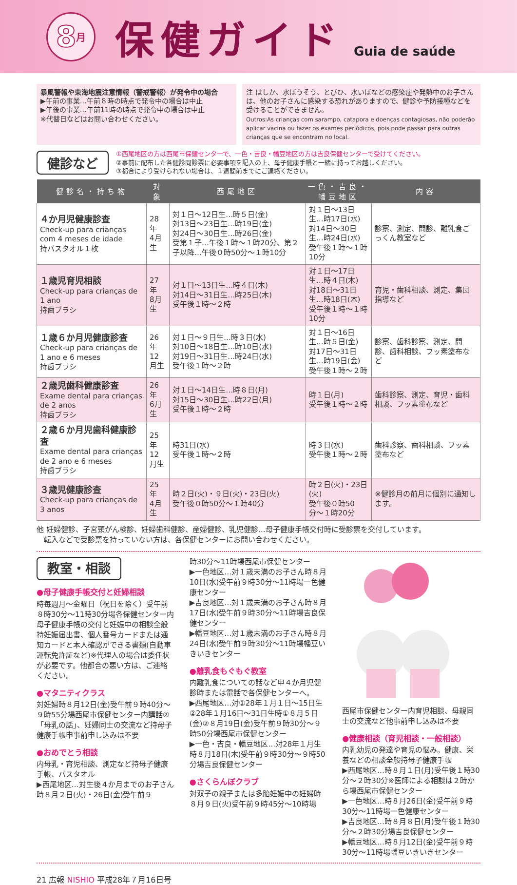8 月
保健ガイド
Guia de saúde
暴風警報や東海地震注意情報（警戒警報）が発令中の場合
▶午前の事業…午前８時の時点で発令中の場合は中止
▶午後の事業…午前11時の時点で発令中の場合は中止
※代替日などはお問い合わせください。
注 はしか、水ぼうそう、とびひ、水いぼなどの感染症や発熱中のお子さんは、他のお子さんに感染する恐れがありますので、健診や予防接種などを受けることができません。
Outros:As crianças com sarampo, catapora e doenças contagiosas, não poderão aplicar vacina ou fazer os exames periódicos, pois pode passar para outras crianças que se encontram no local.
健診など
①西尾地区の方は西尾市保健センターで、一色・吉良・幡豆地区の方は吉良保健センターで受けてください。
②事前に配布した各健診問診票に必要事項を記入の上、母子健康手帳と一緒に持ってお越しください。
③都合により受けられない場合は、１週間前までにご連絡ください。
| 健診名・持ち物 | 対象 | 西尾地区 | 一色・吉良・幡豆地区 | 内容 |
| --- | --- | --- | --- | --- |
| ４か月児健康診査 Check-up para crianças com 4 meses de idade 持バスタオル１枚 | 28年 4月生 | 対１日〜12日生…時５日(金) 対13日〜23日生…時19日(金) 対24日〜30日生…時26日(金) 受第１子…午後１時〜１時20分、第２子以降…午後０時50分〜１時10分 | 対１日〜13日生…時17日(水) 対14日〜30日生…時24日(水) 受午後１時〜１時10分 | 診察、測定、問診、離乳食ごっくん教室など |
| １歳児育児相談 Check-up para crianças de 1 ano 持歯ブラシ | 27年 8月生 | 対１日〜13日生…時４日(木) 対14日〜31日生…時25日(木) 受午後１時〜２時 | 対１日〜17日生…時４日(木) 対18日〜31日生…時18日(木) 受午後１時〜１時10分 | 育児・歯科相談、測定、集団指導など |
| １歳６か月児健康診査 Check-up para crianças de 1 ano e 6 meses 持歯ブラシ | 26年 12月生 | 対１日〜９日生…時３日(水) 対10日〜18日生…時10日(水) 対19日〜31日生…時24日(水) 受午後１時〜２時 | 対１日〜16日生…時５日(金) 対17日〜31日生…時19日(金) 受午後１時〜２時 | 診察、歯科診察、測定、問診、歯科相談、フッ素塗布など |
| ２歳児歯科健康診査 Exame dental para crianças de 2 anos 持歯ブラシ | 26年 6月生 | 対１日〜14日生…時８日(月) 対15日〜30日生…時22日(月) 受午後１時〜２時 | 時１日(月) 受午後１時〜２時 | 歯科診察、測定、育児・歯科相談、フッ素塗布など |
| ２歳６か月児歯科健康診査 Exame dental para crianças de 2 ano e 6 meses 持歯ブラシ | 25年 12月生 | 時31日(水) 受午後１時〜２時 | 時３日(水) 受午後１時〜２時 | 歯科診察、歯科相談、フッ素塗布など |
| ３歳児健康診査 Check-up para crianças de 3 anos | 25年 4月生 | 時２日(火)・９日(火)・23日(火) 受午後０時50分〜１時40分 | 時２日(火)・23日(火) 受午後０時50分〜１時20分 | ※健診月の前月に個別に通知します。 |
他 妊婦健診、子宮頸がん検診、妊婦歯科健診、産婦健診、乳児健診…母子健康手帳交付時に受診票を交付しています。
　転入などで受診票を持っていない方は、各保健センターにお問い合わせください。
教室・相談
●母子健康手帳交付と妊婦相談
時毎週月〜金曜日（祝日を除く）受午前８時30分〜11時30分場各保健センター内母子健康手帳の交付と妊娠中の相談全般持妊娠届出書、個人番号カードまたは通知カードと本人確認ができる書類(自動車運転免許証など)※代理人の場合は委任状が必要です。他都合の悪い方は、ご連絡ください。
●マタニティクラス
対妊婦時８月12日(金)受午前９時40分〜９時55分場西尾市保健センター内講話②「母乳の話」、妊婦同士の交流など持母子健康手帳申事前申し込みは不要
●おめでとう相談
内母乳・育児相談、測定など持母子健康手帳、バスタオル
▶西尾地区…対生後４か月までのお子さん時８月２日(火)・26日(金)受午前９
時30分〜11時場西尾市保健センター
▶一色地区…対１歳未満のお子さん時８月10日(水)受午前９時30分〜11時場一色健康センター
▶吉良地区…対１歳未満のお子さん時８月17日(水)受午前９時30分〜11時場吉良保健センター
▶幡豆地区…対１歳未満のお子さん時８月24日(水)受午前９時30分〜11時場幡豆いきいきセンター
●離乳食もぐもぐ教室
内離乳食についての話など申４か月児健診時または電話で各保健センターへ。
▶西尾地区…対①28年１月１日〜15日生②28年１月16日〜31日生時①８月５日(金)②８月19日(金)受午前９時30分〜９時50分場西尾市保健センター
▶一色・吉良・幡豆地区…対28年１月生時８月18日(木)受午前９時30分〜９時50分場吉良保健センター
●さくらんぼクラブ
対双子の親子または多胎妊娠中の妊婦時８月９日(火)受午前９時45分〜10時場
西尾市保健センター内育児相談、母親同士の交流など他事前申し込みは不要
●健康相談（育児相談・一般相談）
内乳幼児の発達や育児の悩み。健康、栄養などの相談全般持母子健康手帳
▶西尾地区…時８月１日(月)受午後１時30分〜２時30分※医師による相談は２時から場西尾市保健センター
▶一色地区…時８月26日(金)受午前９時30分〜11時場一色健康センター
▶吉良地区…時８月８日(月)受午後１時30分〜２時30分場吉良保健センター
▶幡豆地区…時８月12日(金)受午前９時30分〜11時場幡豆いきいきセンター
21 広報 NISHIO 平成28年７月16日号